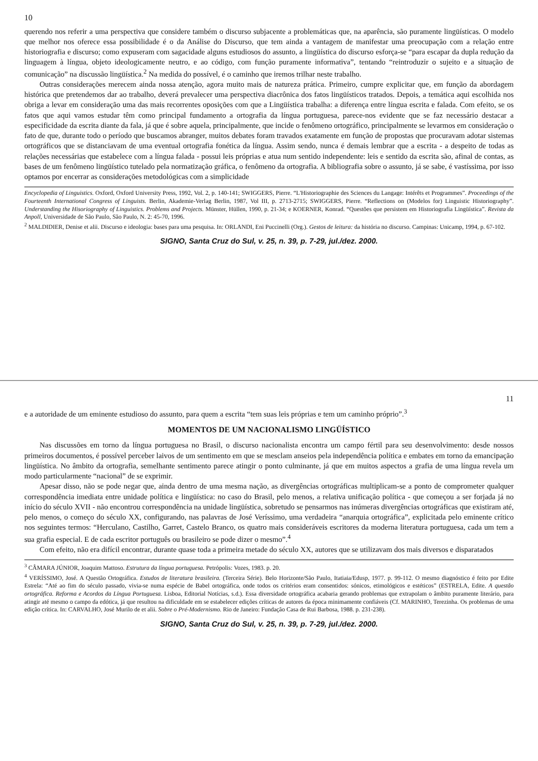10
querendo nos referir a uma perspectiva que considere também o discurso subjacente a problemáticas que, na aparência, são puramente lingüísticas. O modelo que melhor nos oferece essa possibilidade é o da Análise do Discurso, que tem ainda a vantagem de manifestar uma preocupação com a relação entre historiografia e discurso; como expuseram com sagacidade alguns estudiosos do assunto, a lingüística do discurso esforça-se “para escapar da dupla redução da linguagem à língua, objeto ideologicamente neutro, e ao código, com função puramente informativa”, tentando “reintroduzir o sujeito e a situação de comunicação” na discussão lingüística.<sup>2</sup> Na medida do possível, é o caminho que iremos trilhar neste trabalho.
Outras considerações merecem ainda nossa atenção, agora muito mais de natureza prática. Primeiro, cumpre explicitar que, em função da abordagem histórica que pretendemos dar ao trabalho, deverá prevalecer uma perspectiva diacrônica dos fatos lingüísticos tratados. Depois, a temática aqui escolhida nos obriga a levar em consideração uma das mais recorrentes oposições com que a Lingüística trabalha: a diferença entre língua escrita e falada. Com efeito, se os fatos que aqui vamos estudar têm como principal fundamento a ortografia da língua portuguesa, parece-nos evidente que se faz necessário destacar a especificidade da escrita diante da fala, já que é sobre aquela, principalmente, que incide o fenômeno ortográfico, principalmente se levarmos em consideração o fato de que, durante todo o período que buscamos abranger, muitos debates foram travados exatamente em função de propostas que procuravam adotar sistemas ortográficos que se distanciavam de uma eventual ortografia fonética da língua. Assim sendo, nunca é demais lembrar que a escrita - a despeito de todas as relações necessárias que estabelece com a língua falada - possui leis próprias e atua num sentido independente: leis e sentido da escrita são, afinal de contas, as bases de um fenômeno lingüístico tutelado pela normatização gráfica, o fenômeno da ortografia. A bibliografia sobre o assunto, já se sabe, é vastíssima, por isso optamos por encerrar as considerações metodológicas com a simplicidade
Encyclopedia of Linguistics. Oxford, Oxford University Press, 1992, Vol. 2, p. 140-141; SWIGGERS, Pierre. “L'Historiographie des Sciences du Langage: Intérêts et Programmes”. Proceedings of the Fourteenth International Congress of Linguists. Berlin, Akademie-Verlag Berlin, 1987, Vol III, p. 2713-2715; SWIGGERS, Pierre. “Reflections on (Modelos for) Linguistic Historiography”. Understanding the Hisoriography of Linguistics. Problems and Projects. Münster, Hüllen, 1990, p. 21-34; e KOERNER, Konrad. “Questões que persistem em Historiografia Lingüística”. Revista da Anpoll, Universidade de São Paulo, São Paulo, N. 2: 45-70, 1996.
<sup>2</sup> MALDIDIER, Denise et alii. Discurso e ideologia: bases para uma pesquisa. In: ORLANDI, Eni Puccinelli (Org.). Gestos de leitura: da história no discurso. Campinas: Unicamp, 1994, p. 67-102.
SIGNO, Santa Cruz do Sul, v. 25, n. 39, p. 7-29, jul./dez. 2000.
11
e a autoridade de um eminente estudioso do assunto, para quem a escrita “tem suas leis próprias e tem um caminho próprio”.<sup>3</sup>
MOMENTOS DE UM NACIONALISMO LINGÜÍSTICO
Nas discussões em torno da língua portuguesa no Brasil, o discurso nacionalista encontra um campo fértil para seu desenvolvimento: desde nossos primeiros documentos, é possível perceber laivos de um sentimento em que se mesclam anseios pela independência política e embates em torno da emancipação lingüística. No âmbito da ortografia, semelhante sentimento parece atingir o ponto culminante, já que em muitos aspectos a grafia de uma língua revela um modo particularmente “nacional” de se exprimir.
Apesar disso, não se pode negar que, ainda dentro de uma mesma nação, as divergências ortográficas multiplicam-se a ponto de comprometer qualquer correspondência imediata entre unidade política e lingüística: no caso do Brasil, pelo menos, a relativa unificação política - que começou a ser forjada já no início do século XVII - não encontrou correspondência na unidade lingüística, sobretudo se pensarmos nas inúmeras divergências ortográficas que existiram até, pelo menos, o começo do século XX, configurando, nas palavras de José Veríssimo, uma verdadeira “anarquia ortográfica”, explicitada pelo eminente crítico nos seguintes termos: “Herculano, Castilho, Garret, Castelo Branco, os quatro mais consideráveis escritores da moderna literatura portuguesa, cada um tem a sua grafia especial. E de cada escritor português ou brasileiro se pode dizer o mesmo”.<sup>4</sup>
Com efeito, não era difícil encontrar, durante quase toda a primeira metade do século XX, autores que se utilizavam dos mais diversos e disparatados
<sup>3</sup> CÂMARA JÚNIOR, Joaquim Mattoso. Estrutura da língua portuguesa. Petrópolis: Vozes, 1983. p. 20.
<sup>4</sup> VERÍSSIMO, José. A Questão Ortográfica. Estudos de literatura brasileira. (Terceira Série). Belo Horizonte/São Paulo, Itatiaia/Edusp, 1977. p. 99-112. O mesmo diagnóstico é feito por Edite Estrela: “Até ao fim do século passado, vivia-se numa espécie de Babel ortográfica, onde todos os critérios eram consentidos: sónicos, etimológicos e estéticos” (ESTRELA, Edite. A questão ortográfica. Reforma e Acordos da Língua Portuguesa. Lisboa, Editorial Notícias, s.d.). Essa diversidade ortográfica acabaria gerando problemas que extrapolam o âmbito puramente literário, para atingir até mesmo o campo da edótica, já que resultou na dificuldade em se estabelecer edições críticas de autores da época minimamente confiáveis (Cf. MARINHO, Terezinha. Os problemas de uma edição crítica. In: CARVALHO, José Murilo de et alii. Sobre o Pré-Modernismo. Rio de Janeiro: Fundação Casa de Rui Barbosa, 1988. p. 231-238).
SIGNO, Santa Cruz do Sul, v. 25, n. 39, p. 7-29, jul./dez. 2000.